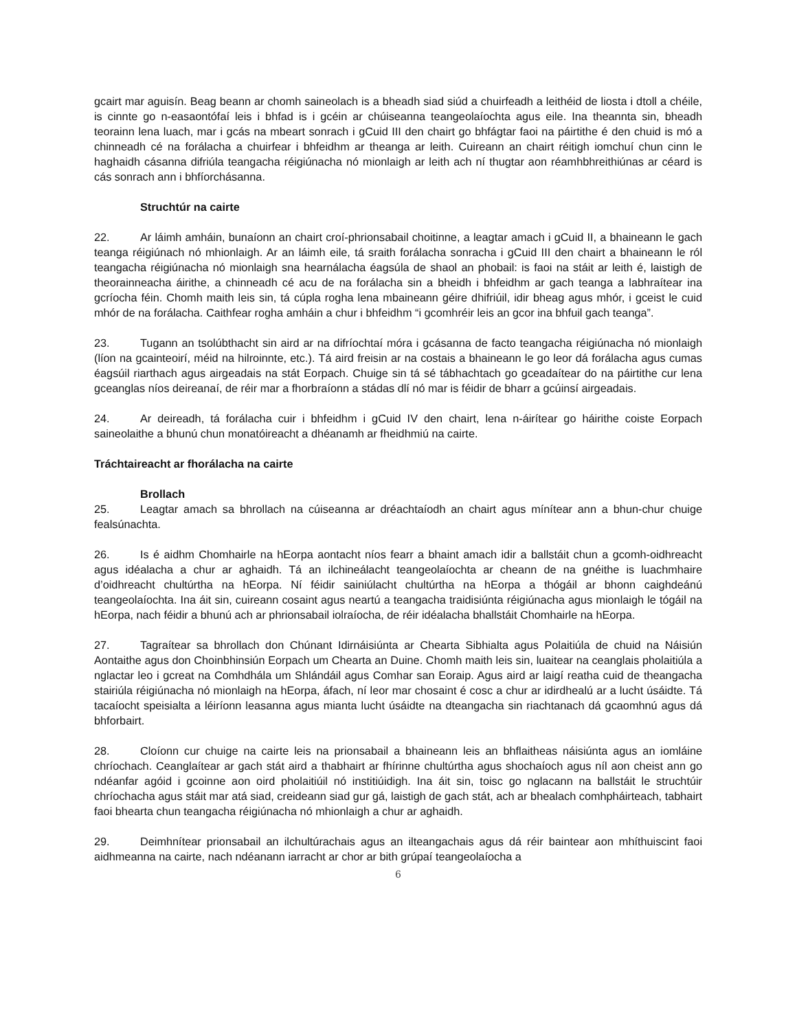gcairt mar aguisín. Beag beann ar chomh saineolach is a bheadh siad siúd a chuirfeadh a leithéid de liosta i dtoll a chéile, is cinnte go n-easaontófaí leis i bhfad is i gcéin ar chúiseanna teangeolaíochta agus eile. Ina theannta sin, bheadh teorainn lena luach, mar i gcás na mbeart sonrach i gCuid III den chairt go bhfágtar faoi na páirtithe é den chuid is mó a chinneadh cé na forálacha a chuirfear i bhfeidhm ar theanga ar leith. Cuireann an chairt réitigh iomchuí chun cinn le haghaidh cásanna difriúla teangacha réigiúnacha nó mionlaigh ar leith ach ní thugtar aon réamhbhreithiúnas ar céard is cás sonrach ann i bhfíorchásanna.
Struchtúr na cairte
22. Ar láimh amháin, bunaíonn an chairt croí-phrionsabail choitinne, a leagtar amach i gCuid II, a bhaineann le gach teanga réigiúnach nó mhionlaigh. Ar an láimh eile, tá sraith forálacha sonracha i gCuid III den chairt a bhaineann le ról teangacha réigiúnacha nó mionlaigh sna hearnálacha éagsúla de shaol an phobail: is faoi na stáit ar leith é, laistigh de theorainneacha áirithe, a chinneadh cé acu de na forálacha sin a bheidh i bhfeidhm ar gach teanga a labhraítear ina gcríocha féin. Chomh maith leis sin, tá cúpla rogha lena mbaineann géire dhifriúil, idir bheag agus mhór, i gceist le cuid mhór de na forálacha. Caithfear rogha amháin a chur i bhfeidhm “i gcomhréir leis an gcor ina bhfuil gach teanga”.
23. Tugann an tsolúbthacht sin aird ar na difríochtaí móra i gcásanna de facto teangacha réigiúnacha nó mionlaigh (líon na gcainteoirí, méid na hilroinnte, etc.). Tá aird freisin ar na costais a bhaineann le go leor dá forálacha agus cumas éagsúil riarthach agus airgeadais na stát Eorpach. Chuige sin tá sé tábhachtach go gceadaítear do na páirtithe cur lena gceanglas níos deireanaí, de réir mar a fhorbraíonn a stádas dlí nó mar is féidir de bharr a gcúinsí airgeadais.
24. Ar deireadh, tá forálacha cuir i bhfeidhm i gCuid IV den chairt, lena n-áirítear go háirithe coiste Eorpach saineolaithe a bhunú chun monatóireacht a dhéanamh ar fheidhmiú na cairte.
Tráchtaireacht ar fhorálacha na cairte
Brollach
25. Leagtar amach sa bhrollach na cúiseanna ar dréachtaíodh an chairt agus mínítear ann a bhun-chur chuige fealsúnachta.
26. Is é aidhm Chomhairle na hEorpa aontacht níos fearr a bhaint amach idir a ballstáit chun a gcomh-oidhreacht agus idéalacha a chur ar aghaidh. Tá an ilchineálacht teangeolaíochta ar cheann de na gnéithe is luachmhaire d’oidhreacht chultúrtha na hEorpa. Ní féidir sainiúlacht chultúrtha na hEorpa a thógáil ar bhonn caighdeánú teangeolaíochta. Ina áit sin, cuireann cosaint agus neartú a teangacha traidisiúnta réigiúnacha agus mionlaigh le tógáil na hEorpa, nach féidir a bhunú ach ar phrionsabail iolraíocha, de réir idéalacha bhallstáit Chomhairle na hEorpa.
27. Tagraítear sa bhrollach don Chúnant Idirnáisiúnta ar Chearta Sibhialta agus Polaitiúla de chuid na Náisiún Aontaithe agus don Choinbhinsiún Eorpach um Chearta an Duine. Chomh maith leis sin, luaitear na ceanglais pholaitiúla a nglactar leo i gcreat na Comhdhála um Shlándáil agus Comhar san Eoraip. Agus aird ar laigí reatha cuid de theangacha stairiúla réigiúnacha nó mionlaigh na hEorpa, áfach, ní leor mar chosaint é cosc a chur ar idirdhealú ar a lucht úsáidte. Tá tacaíocht speisialta a léiríonn leasanna agus mianta lucht úsáidte na dteangacha sin riachtanach dá gcaomhnú agus dá bhforbairt.
28. Cloíonn cur chuige na cairte leis na prionsabail a bhaineann leis an bhflaitheas náisiúnta agus an iomláine chríochach. Ceanglaítear ar gach stát aird a thabhairt ar fhírinne chultúrtha agus shochaíoch agus níl aon cheist ann go ndéanfar agóid i gcoinne aon oird pholaitiúil nó institiúidigh. Ina áit sin, toisc go nglacann na ballstáit le struchtúir chríochacha agus stáit mar atá siad, creideann siad gur gá, laistigh de gach stát, ach ar bhealach comhpháirteach, tabhairt faoi bhearta chun teangacha réigiúnacha nó mhionlaigh a chur ar aghaidh.
29. Deimhnítear prionsabail an ilchultúrachais agus an ilteangachais agus dá réir baintear aon mhíthuiscint faoi aidhmeanna na cairte, nach ndéanann iarracht ar chor ar bith grúpaí teangeolaíocha a
6